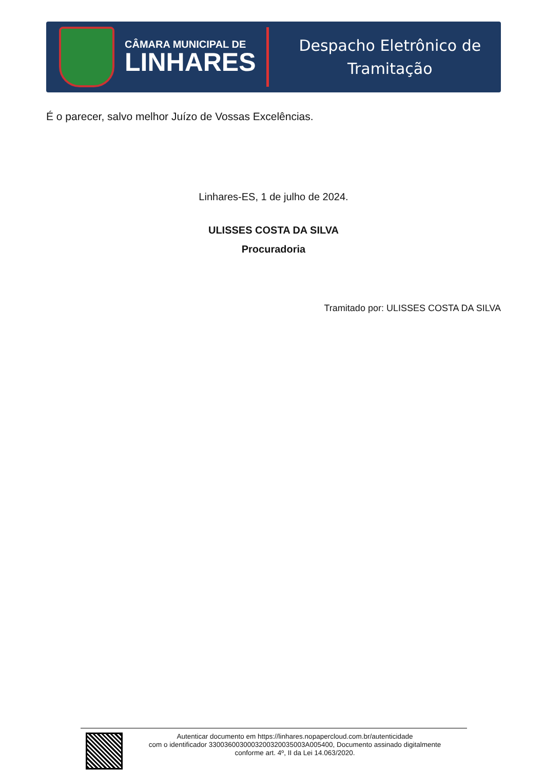CÂMARA MUNICIPAL DE
LINHARES
Despacho Eletrônico de
Tramitação
É o parecer, salvo melhor Juízo de Vossas Excelências.
Linhares-ES, 1 de julho de 2024.
ULISSES COSTA DA SILVA
Procuradoria
Tramitado por: ULISSES COSTA DA SILVA
Autenticar documento em https://linhares.nopapercloud.com.br/autenticidade
com o identificador 3300360030003200320035003A005400, Documento assinado digitalmente
conforme art. 4º, II da Lei 14.063/2020.